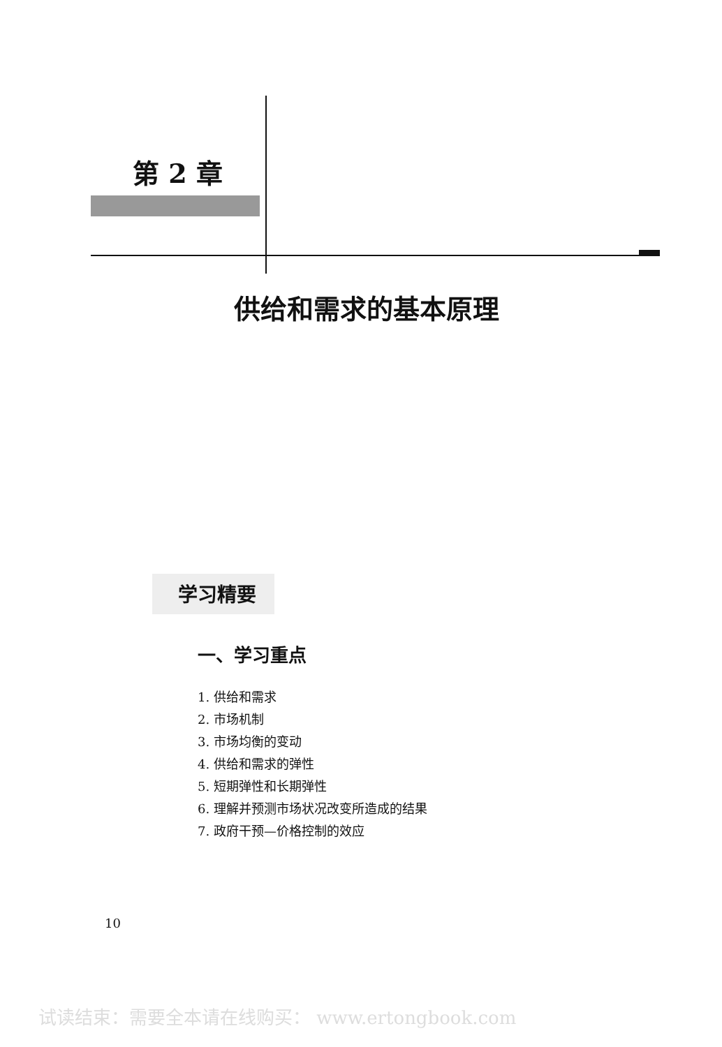第 2 章
供给和需求的基本原理
学习精要
一、学习重点
1. 供给和需求
2. 市场机制
3. 市场均衡的变动
4. 供给和需求的弹性
5. 短期弹性和长期弹性
6. 理解并预测市场状况改变所造成的结果
7. 政府干预—价格控制的效应
10
试读结束：需要全本请在线购买： www.ertongbook.com